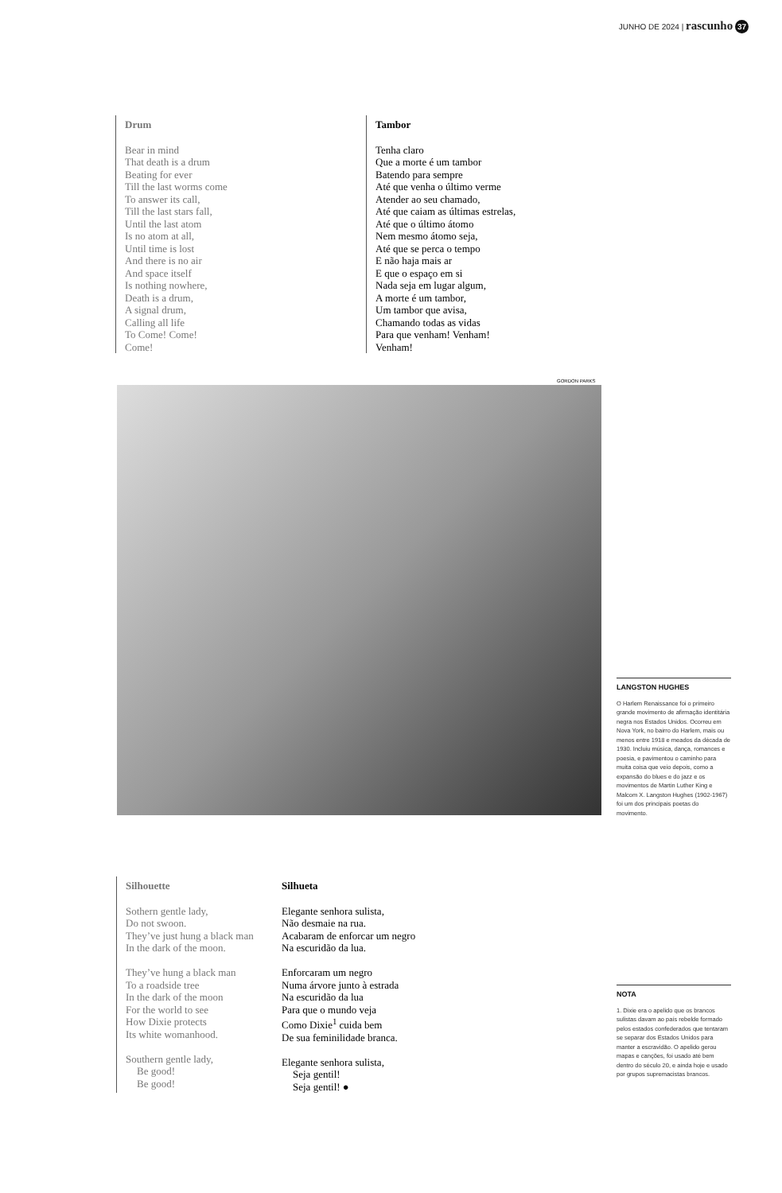JUNHO DE 2024 | rascunho 37
Drum
Bear in mind
That death is a drum
Beating for ever
Till the last worms come
To answer its call,
Till the last stars fall,
Until the last atom
Is no atom at all,
Until time is lost
And there is no air
And space itself
Is nothing nowhere,
Death is a drum,
A signal drum,
Calling all life
To Come! Come!
Come!
Tambor
Tenha claro
Que a morte é um tambor
Batendo para sempre
Até que venha o último verme
Atender ao seu chamado,
Até que caiam as últimas estrelas,
Até que o último átomo
Nem mesmo átomo seja,
Até que se perca o tempo
E não haja mais ar
E que o espaço em si
Nada seja em lugar algum,
A morte é um tambor,
Um tambor que avisa,
Chamando todas as vidas
Para que venham! Venham!
Venham!
GORDON PARKS
LANGSTON HUGHES
O Harlem Renaissance foi o primeiro grande movimento de afirmação identitária negra nos Estados Unidos. Ocorreu em Nova York, no bairro do Harlem, mais ou menos entre 1918 e meados da década de 1930. Incluiu música, dança, romances e poesia, e pavimentou o caminho para muita coisa que veio depois, como a expansão do blues e do jazz e os movimentos de Martin Luther King e Malcom X. Langston Hughes (1902-1967) foi um dos principais poetas do movimento.
Silhouette
Sothern gentle lady,
Do not swoon.
They’ve just hung a black man
In the dark of the moon.
They’ve hung a black man
To a roadside tree
In the dark of the moon
For the world to see
How Dixie protects
Its white womanhood.
Southern gentle lady,
Be good!
Be good!
Silhueta
Elegante senhora sulista,
Não desmaie na rua.
Acabaram de enforcar um negro
Na escuridão da lua.
Enforcaram um negro
Numa árvore junto à estrada
Na escuridão da lua
Para que o mundo veja
Como Dixie<sup>1</sup> cuida bem
De sua feminilidade branca.
Elegante senhora sulista,
Seja gentil!
Seja gentil! ●
NOTA
1. Dixie era o apelido que os brancos sulistas davam ao país rebelde formado pelos estados confederados que tentaram se separar dos Estados Unidos para manter a escravidão. O apelido gerou mapas e canções, foi usado até bem dentro do século 20, e ainda hoje e usado por grupos supremacistas brancos.